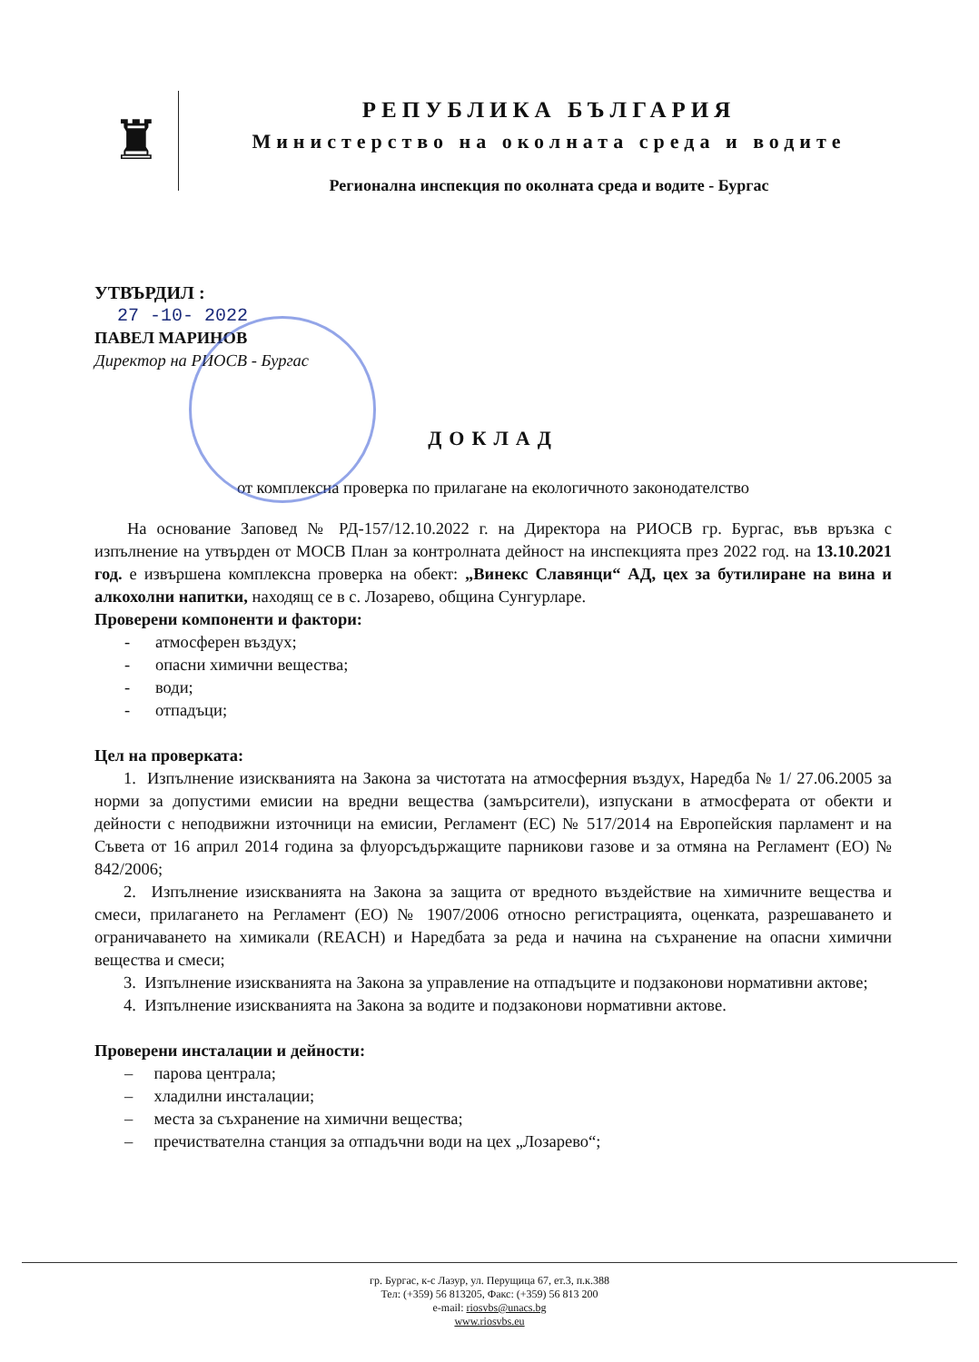♜
РЕПУБЛИКА БЪЛГАРИЯ
Министерство на околната среда и водите
Регионална инспекция по околната среда и водите - Бургас
УТВЪРДИЛ :
27 -10- 2022
ПАВЕЛ МАРИНОВ
Директор на РИОСВ - Бургас
ДОКЛАД
от комплексна проверка по прилагане на екологичното законодателство
На основание Заповед № РД-157/12.10.2022 г. на Директора на РИОСВ гр. Бургас, във връзка с изпълнение на утвърден от МОСВ План за контролната дейност на инспекцията през 2022 год. на 13.10.2021 год. е извършена комплексна проверка на обект: „Винекс Славянци“ АД, цех за бутилиране на вина и алкохолни напитки, находящ се в с. Лозарево, община Сунгурларе.
Проверени компоненти и фактори:
- атмосферен въздух;
- опасни химични вещества;
- води;
- отпадъци;
Цел на проверката:
1. Изпълнение изискванията на Закона за чистотата на атмосферния въздух, Наредба № 1/ 27.06.2005 за норми за допустими емисии на вредни вещества (замърсители), изпускани в атмосферата от обекти и дейности с неподвижни източници на емисии, Регламент (ЕС) № 517/2014 на Европейския парламент и на Съвета от 16 април 2014 година за флуорсъдържащите парникови газове и за отмяна на Регламент (ЕО) № 842/2006;
2. Изпълнение изискванията на Закона за защита от вредното въздействие на химичните вещества и смеси, прилагането на Регламент (ЕО) № 1907/2006 относно регистрацията, оценката, разрешаването и ограничаването на химикали (REACH) и Наредбата за реда и начина на съхранение на опасни химични вещества и смеси;
3. Изпълнение изискванията на Закона за управление на отпадъците и подзаконови нормативни актове;
4. Изпълнение изискванията на Закона за водите и подзаконови нормативни актове.
Проверени инсталации и дейности:
– парова централа;
– хладилни инсталации;
– места за съхранение на химични вещества;
– пречиствателна станция за отпадъчни води на цех „Лозарево“;
гр. Бургас, к-с Лазур, ул. Перущица 67, ет.3, п.к.388
Тел: (+359) 56 813205, Факс: (+359) 56 813 200
e-mail: riosvbs@unacs.bg
www.riosvbs.eu